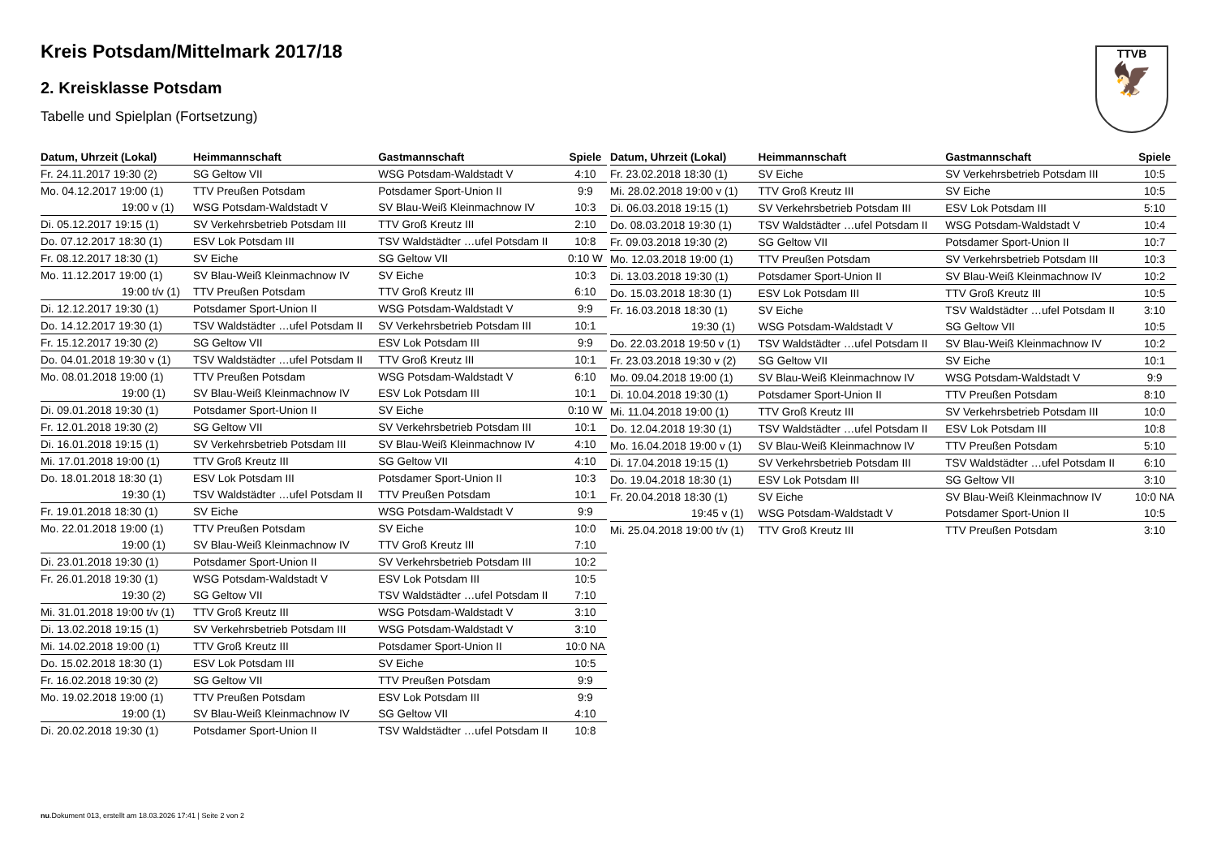TTVB
🦅
Kreis Potsdam/Mittelmark 2017/18
2. Kreisklasse Potsdam
Tabelle und Spielplan (Fortsetzung)
| Datum, Uhrzeit (Lokal) | Heimmannschaft | Gastmannschaft | Spiele |
| --- | --- | --- | --- |
| Fr. 24.11.2017 19:30 (2) | SG Geltow VII | WSG Potsdam-Waldstadt V | 4:10 |
| Mo. 04.12.2017 19:00 (1) | TTV Preußen Potsdam | Potsdamer Sport-Union II | 9:9 |
| 19:00 v (1) | WSG Potsdam-Waldstadt V | SV Blau-Weiß Kleinmachnow IV | 10:3 |
| Di. 05.12.2017 19:15 (1) | SV Verkehrsbetrieb Potsdam III | TTV Groß Kreutz III | 2:10 |
| Do. 07.12.2017 18:30 (1) | ESV Lok Potsdam III | TSV Waldstädter …ufel Potsdam II | 10:8 |
| Fr. 08.12.2017 18:30 (1) | SV Eiche | SG Geltow VII | 0:10 W |
| Mo. 11.12.2017 19:00 (1) | SV Blau-Weiß Kleinmachnow IV | SV Eiche | 10:3 |
| 19:00 t/v (1) | TTV Preußen Potsdam | TTV Groß Kreutz III | 6:10 |
| Di. 12.12.2017 19:30 (1) | Potsdamer Sport-Union II | WSG Potsdam-Waldstadt V | 9:9 |
| Do. 14.12.2017 19:30 (1) | TSV Waldstädter …ufel Potsdam II | SV Verkehrsbetrieb Potsdam III | 10:1 |
| Fr. 15.12.2017 19:30 (2) | SG Geltow VII | ESV Lok Potsdam III | 9:9 |
| Do. 04.01.2018 19:30 v (1) | TSV Waldstädter …ufel Potsdam II | TTV Groß Kreutz III | 10:1 |
| Mo. 08.01.2018 19:00 (1) | TTV Preußen Potsdam | WSG Potsdam-Waldstadt V | 6:10 |
| 19:00 (1) | SV Blau-Weiß Kleinmachnow IV | ESV Lok Potsdam III | 10:1 |
| Di. 09.01.2018 19:30 (1) | Potsdamer Sport-Union II | SV Eiche | 0:10 W |
| Fr. 12.01.2018 19:30 (2) | SG Geltow VII | SV Verkehrsbetrieb Potsdam III | 10:1 |
| Di. 16.01.2018 19:15 (1) | SV Verkehrsbetrieb Potsdam III | SV Blau-Weiß Kleinmachnow IV | 4:10 |
| Mi. 17.01.2018 19:00 (1) | TTV Groß Kreutz III | SG Geltow VII | 4:10 |
| Do. 18.01.2018 18:30 (1) | ESV Lok Potsdam III | Potsdamer Sport-Union II | 10:3 |
| 19:30 (1) | TSV Waldstädter …ufel Potsdam II | TTV Preußen Potsdam | 10:1 |
| Fr. 19.01.2018 18:30 (1) | SV Eiche | WSG Potsdam-Waldstadt V | 9:9 |
| Mo. 22.01.2018 19:00 (1) | TTV Preußen Potsdam | SV Eiche | 10:0 |
| 19:00 (1) | SV Blau-Weiß Kleinmachnow IV | TTV Groß Kreutz III | 7:10 |
| Di. 23.01.2018 19:30 (1) | Potsdamer Sport-Union II | SV Verkehrsbetrieb Potsdam III | 10:2 |
| Fr. 26.01.2018 19:30 (1) | WSG Potsdam-Waldstadt V | ESV Lok Potsdam III | 10:5 |
| 19:30 (2) | SG Geltow VII | TSV Waldstädter …ufel Potsdam II | 7:10 |
| Mi. 31.01.2018 19:00 t/v (1) | TTV Groß Kreutz III | WSG Potsdam-Waldstadt V | 3:10 |
| Di. 13.02.2018 19:15 (1) | SV Verkehrsbetrieb Potsdam III | WSG Potsdam-Waldstadt V | 3:10 |
| Mi. 14.02.2018 19:00 (1) | TTV Groß Kreutz III | Potsdamer Sport-Union II | 10:0 NA |
| Do. 15.02.2018 18:30 (1) | ESV Lok Potsdam III | SV Eiche | 10:5 |
| Fr. 16.02.2018 19:30 (2) | SG Geltow VII | TTV Preußen Potsdam | 9:9 |
| Mo. 19.02.2018 19:00 (1) | TTV Preußen Potsdam | ESV Lok Potsdam III | 9:9 |
| 19:00 (1) | SV Blau-Weiß Kleinmachnow IV | SG Geltow VII | 4:10 |
| Di. 20.02.2018 19:30 (1) | Potsdamer Sport-Union II | TSV Waldstädter …ufel Potsdam II | 10:8 |
| Datum, Uhrzeit (Lokal) | Heimmannschaft | Gastmannschaft | Spiele |
| --- | --- | --- | --- |
| Fr. 23.02.2018 18:30 (1) | SV Eiche | SV Verkehrsbetrieb Potsdam III | 10:5 |
| Mi. 28.02.2018 19:00 v (1) | TTV Groß Kreutz III | SV Eiche | 10:5 |
| Di. 06.03.2018 19:15 (1) | SV Verkehrsbetrieb Potsdam III | ESV Lok Potsdam III | 5:10 |
| Do. 08.03.2018 19:30 (1) | TSV Waldstädter …ufel Potsdam II | WSG Potsdam-Waldstadt V | 10:4 |
| Fr. 09.03.2018 19:30 (2) | SG Geltow VII | Potsdamer Sport-Union II | 10:7 |
| Mo. 12.03.2018 19:00 (1) | TTV Preußen Potsdam | SV Verkehrsbetrieb Potsdam III | 10:3 |
| Di. 13.03.2018 19:30 (1) | Potsdamer Sport-Union II | SV Blau-Weiß Kleinmachnow IV | 10:2 |
| Do. 15.03.2018 18:30 (1) | ESV Lok Potsdam III | TTV Groß Kreutz III | 10:5 |
| Fr. 16.03.2018 18:30 (1) | SV Eiche | TSV Waldstädter …ufel Potsdam II | 3:10 |
| 19:30 (1) | WSG Potsdam-Waldstadt V | SG Geltow VII | 10:5 |
| Do. 22.03.2018 19:50 v (1) | TSV Waldstädter …ufel Potsdam II | SV Blau-Weiß Kleinmachnow IV | 10:2 |
| Fr. 23.03.2018 19:30 v (2) | SG Geltow VII | SV Eiche | 10:1 |
| Mo. 09.04.2018 19:00 (1) | SV Blau-Weiß Kleinmachnow IV | WSG Potsdam-Waldstadt V | 9:9 |
| Di. 10.04.2018 19:30 (1) | Potsdamer Sport-Union II | TTV Preußen Potsdam | 8:10 |
| Mi. 11.04.2018 19:00 (1) | TTV Groß Kreutz III | SV Verkehrsbetrieb Potsdam III | 10:0 |
| Do. 12.04.2018 19:30 (1) | TSV Waldstädter …ufel Potsdam II | ESV Lok Potsdam III | 10:8 |
| Mo. 16.04.2018 19:00 v (1) | SV Blau-Weiß Kleinmachnow IV | TTV Preußen Potsdam | 5:10 |
| Di. 17.04.2018 19:15 (1) | SV Verkehrsbetrieb Potsdam III | TSV Waldstädter …ufel Potsdam II | 6:10 |
| Do. 19.04.2018 18:30 (1) | ESV Lok Potsdam III | SG Geltow VII | 3:10 |
| Fr. 20.04.2018 18:30 (1) | SV Eiche | SV Blau-Weiß Kleinmachnow IV | 10:0 NA |
| 19:45 v (1) | WSG Potsdam-Waldstadt V | Potsdamer Sport-Union II | 10:5 |
| Mi. 25.04.2018 19:00 t/v (1) | TTV Groß Kreutz III | TTV Preußen Potsdam | 3:10 |
nu.Dokument 013, erstellt am 18.03.2026 17:41 | Seite 2 von 2